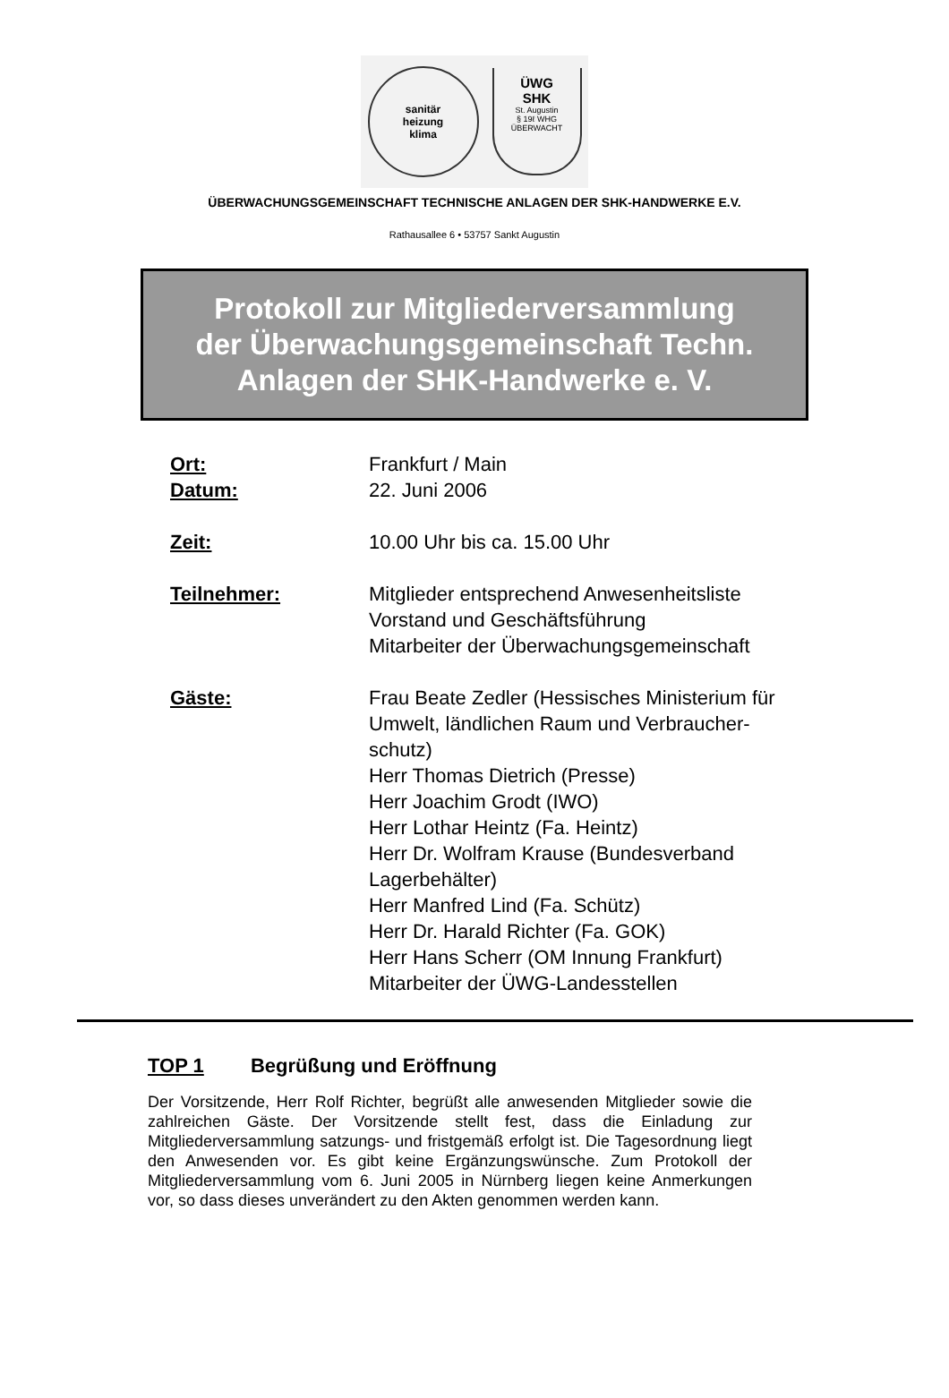sanitär
heizung
klima
ÜWG
SHK
St. Augustin
§ 19ℓ WHG
ÜBERWACHT
ÜBERWACHUNGSGEMEINSCHAFT TECHNISCHE ANLAGEN DER SHK-HANDWERKE E.V.
Rathausallee 6 • 53757 Sankt Augustin
Protokoll zur Mitgliederversammlung
der Überwachungsgemeinschaft Techn.
Anlagen der SHK-Handwerke e. V.
| Ort: | Frankfurt / Main |
| Datum: | 22. Juni 2006 |
| Zeit: | 10.00 Uhr bis ca. 15.00 Uhr |
| Teilnehmer: | Mitglieder entsprechend Anwesenheitsliste Vorstand und Geschäftsführung Mitarbeiter der Überwachungsgemeinschaft |
| Gäste: | Frau Beate Zedler (Hessisches Ministerium für Umwelt, ländlichen Raum und Verbraucher- schutz) Herr Thomas Dietrich (Presse) Herr Joachim Grodt (IWO) Herr Lothar Heintz (Fa. Heintz) Herr Dr. Wolfram Krause (Bundesverband Lagerbehälter) Herr Manfred Lind (Fa. Schütz) Herr Dr. Harald Richter (Fa. GOK) Herr Hans Scherr (OM Innung Frankfurt) Mitarbeiter der ÜWG-Landesstellen |
TOP 1 Begrüßung und Eröffnung
Der Vorsitzende, Herr Rolf Richter, begrüßt alle anwesenden Mitglieder sowie die zahlreichen Gäste. Der Vorsitzende stellt fest, dass die Einladung zur Mitgliederversammlung satzungs- und fristgemäß erfolgt ist. Die Tagesordnung liegt den Anwesenden vor. Es gibt keine Ergänzungswünsche. Zum Protokoll der Mitgliederversammlung vom 6. Juni 2005 in Nürnberg liegen keine Anmerkungen vor, so dass dieses unverändert zu den Akten genommen werden kann.